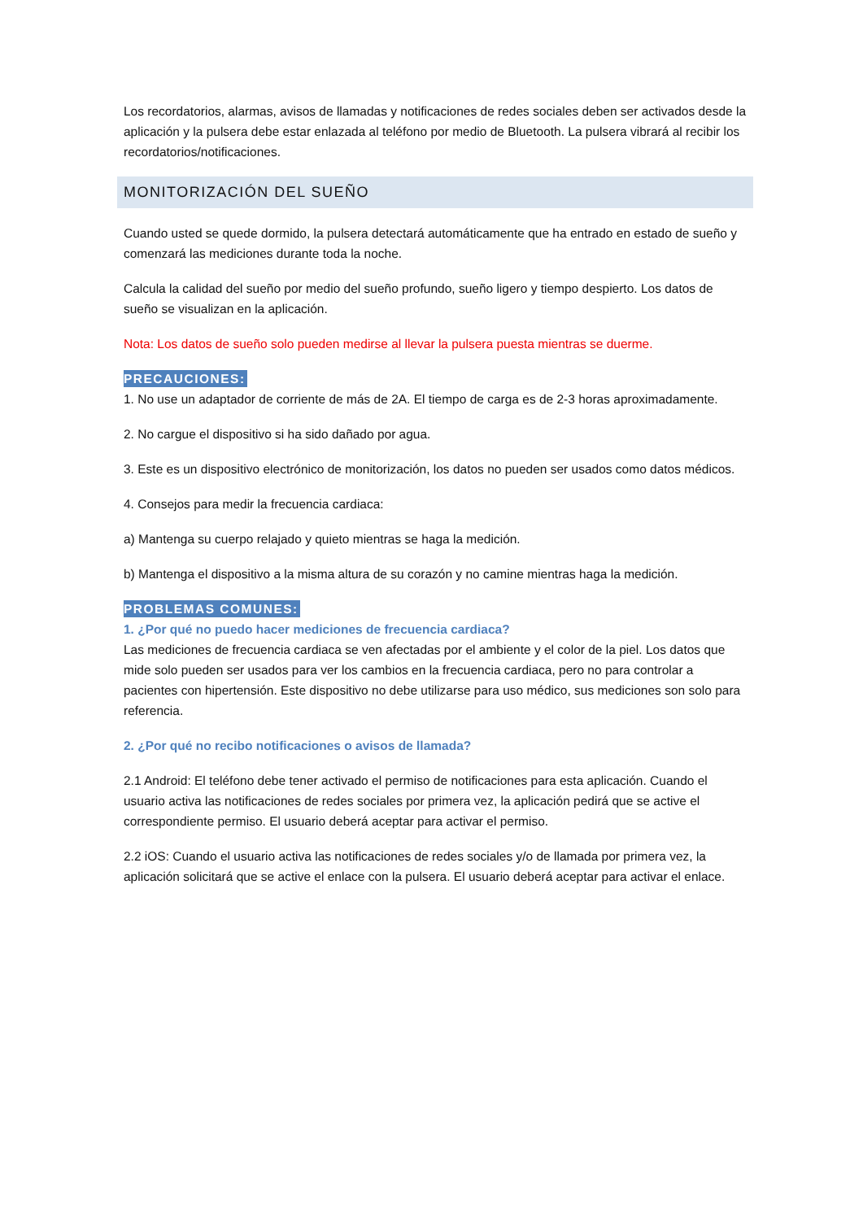Los recordatorios, alarmas, avisos de llamadas y notificaciones de redes sociales deben ser activados desde la aplicación y la pulsera debe estar enlazada al teléfono por medio de Bluetooth. La pulsera vibrará al recibir los recordatorios/notificaciones.
MONITORIZACIÓN DEL SUEÑO
Cuando usted se quede dormido, la pulsera detectará automáticamente que ha entrado en estado de sueño y comenzará las mediciones durante toda la noche.
Calcula la calidad del sueño por medio del sueño profundo, sueño ligero y tiempo despierto. Los datos de sueño se visualizan en la aplicación.
Nota: Los datos de sueño solo pueden medirse al llevar la pulsera puesta mientras se duerme.
PRECAUCIONES:
1. No use un adaptador de corriente de más de 2A. El tiempo de carga es de 2-3 horas aproximadamente.
2. No cargue el dispositivo si ha sido dañado por agua.
3. Este es un dispositivo electrónico de monitorización, los datos no pueden ser usados como datos médicos.
4. Consejos para medir la frecuencia cardiaca:
a) Mantenga su cuerpo relajado y quieto mientras se haga la medición.
b) Mantenga el dispositivo a la misma altura de su corazón y no camine mientras haga la medición.
PROBLEMAS COMUNES:
1. ¿Por qué no puedo hacer mediciones de frecuencia cardiaca?
Las mediciones de frecuencia cardiaca se ven afectadas por el ambiente y el color de la piel. Los datos que mide solo pueden ser usados para ver los cambios en la frecuencia cardiaca, pero no para controlar a pacientes con hipertensión. Este dispositivo no debe utilizarse para uso médico, sus mediciones son solo para referencia.
2. ¿Por qué no recibo notificaciones o avisos de llamada?
2.1 Android: El teléfono debe tener activado el permiso de notificaciones para esta aplicación. Cuando el usuario activa las notificaciones de redes sociales por primera vez, la aplicación pedirá que se active el correspondiente permiso. El usuario deberá aceptar para activar el permiso.
2.2 iOS: Cuando el usuario activa las notificaciones de redes sociales y/o de llamada por primera vez, la aplicación solicitará que se active el enlace con la pulsera. El usuario deberá aceptar para activar el enlace.